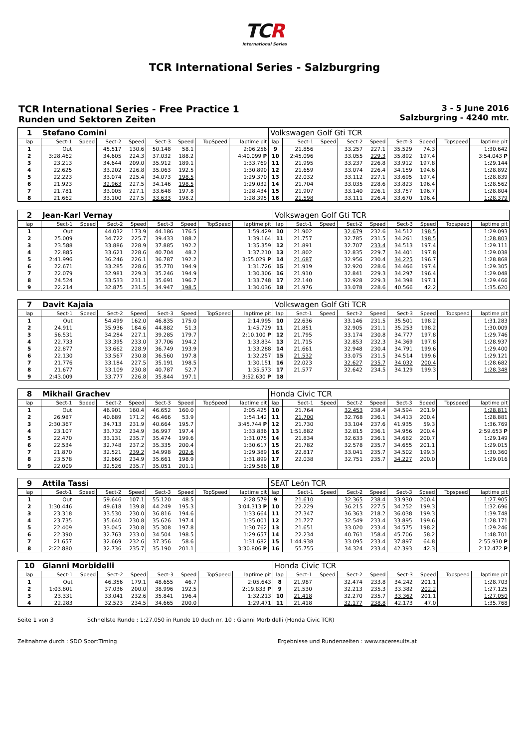TCR
International Series
TCR International Series - Salzburgring
TCR International Series - Free Practice 1
Runden und Sektoren Zeiten
3 - 5 June 2016
Salzburgring - 4240 mtr.
| 1 | Stefano Comini | | | | | | | | Volkswagen Golf Gti TCR | | | | | | | | |
| lap | Sect-1 | Speed | Sect-2 | Speed | Sect-3 | Speed | TopSpeed | laptime pit | lap | Sect-1 | Speed | Sect-2 | Speed | Sect-3 | Speed | Topspeed | laptime pit |
| 1 | Out | | 45.517 | 130.6 | 50.148 | 58.1 | | 2:06.256 | 9 | 21.856 | | 33.257 | 227.1 | 35.529 | 74.3 | | 1:30.642 |
| 2 | 3:28.462 | | 34.605 | 224.3 | 37.032 | 188.2 | | 4:40.099 P | 10 | 2:45.096 | | 33.055 | 229.3 | 35.892 | 197.4 | | 3:54.043 P |
| 3 | 23.213 | | 34.644 | 209.0 | 35.912 | 189.1 | | 1:33.769 | 11 | 21.995 | | 33.237 | 226.8 | 33.912 | 197.8 | | 1:29.144 |
| 4 | 22.625 | | 33.202 | 226.8 | 35.063 | 192.5 | | 1:30.890 | 12 | 21.659 | | 33.074 | 226.4 | 34.159 | 194.6 | | 1:28.892 |
| 5 | 22.223 | | 33.074 | 225.4 | 34.073 | 198.5 | | 1:29.370 | 13 | 22.032 | | 33.112 | 227.1 | 33.695 | 197.4 | | 1:28.839 |
| 6 | 21.923 | | 32.963 | 227.5 | 34.146 | 198.5 | | 1:29.032 | 14 | 21.704 | | 33.035 | 228.6 | 33.823 | 196.4 | | 1:28.562 |
| 7 | 21.781 | | 33.005 | 227.1 | 33.648 | 197.8 | | 1:28.434 | 15 | 21.907 | | 33.140 | 226.1 | 33.757 | 196.7 | | 1:28.804 |
| 8 | 21.662 | | 33.100 | 227.5 | 33.633 | 198.2 | | 1:28.395 | 16 | 21.598 | | 33.111 | 226.4 | 33.670 | 196.4 | | 1:28.379 |
| 2 | Jean-Karl Vernay | | | | | | | | Volkswagen Golf Gti TCR | | | | | | | | |
| lap | Sect-1 | Speed | Sect-2 | Speed | Sect-3 | Speed | TopSpeed | laptime pit | lap | Sect-1 | Speed | Sect-2 | Speed | Sect-3 | Speed | Topspeed | laptime pit |
| 1 | Out | | 44.032 | 173.9 | 44.186 | 176.5 | | 1:59.429 | 10 | 21.902 | | 32.679 | 232.6 | 34.512 | 198.5 | | 1:29.093 |
| 2 | 25.009 | | 34.722 | 225.7 | 39.433 | 188.2 | | 1:39.164 | 11 | 21.757 | | 32.785 | 231.5 | 34.261 | 198.5 | | 1:28.803 |
| 3 | 23.588 | | 33.886 | 228.9 | 37.885 | 192.2 | | 1:35.359 | 12 | 21.891 | | 32.707 | 233.4 | 34.513 | 197.4 | | 1:29.111 |
| 4 | 22.885 | | 33.621 | 228.6 | 40.704 | 48.2 | | 1:37.210 | 13 | 21.802 | | 32.835 | 229.7 | 34.401 | 197.8 | | 1:29.038 |
| 5 | 2:41.996 | | 36.246 | 226.1 | 36.787 | 192.2 | | 3:55.029 P | 14 | 21.687 | | 32.956 | 230.4 | 34.225 | 196.7 | | 1:28.868 |
| 6 | 22.671 | | 33.285 | 228.6 | 35.770 | 194.9 | | 1:31.726 | 15 | 21.919 | | 32.920 | 228.6 | 34.466 | 197.4 | | 1:29.305 |
| 7 | 22.079 | | 32.981 | 229.3 | 35.246 | 194.9 | | 1:30.306 | 16 | 21.910 | | 32.841 | 229.3 | 34.297 | 196.4 | | 1:29.048 |
| 8 | 24.524 | | 33.533 | 231.1 | 35.691 | 196.7 | | 1:33.748 | 17 | 22.140 | | 32.928 | 229.3 | 34.398 | 197.1 | | 1:29.466 |
| 9 | 22.214 | | 32.875 | 231.5 | 34.947 | 198.5 | | 1:30.036 | 18 | 21.976 | | 33.078 | 228.6 | 40.566 | 42.2 | | 1:35.620 |
| 7 | Davit Kajaia | | | | | | | | Volkswagen Golf Gti TCR | | | | | | | | |
| lap | Sect-1 | Speed | Sect-2 | Speed | Sect-3 | Speed | TopSpeed | laptime pit | lap | Sect-1 | Speed | Sect-2 | Speed | Sect-3 | Speed | Topspeed | laptime pit |
| 1 | Out | | 54.499 | 162.0 | 46.835 | 175.0 | | 2:14.995 | 10 | 22.636 | | 33.146 | 231.5 | 35.501 | 198.2 | | 1:31.283 |
| 2 | 24.911 | | 35.936 | 184.6 | 44.882 | 51.3 | | 1:45.729 | 11 | 21.851 | | 32.905 | 231.1 | 35.253 | 198.2 | | 1:30.009 |
| 3 | 56.531 | | 34.284 | 227.1 | 39.285 | 179.7 | | 2:10.100 P | 12 | 21.795 | | 33.174 | 230.8 | 34.777 | 197.8 | | 1:29.746 |
| 4 | 22.733 | | 33.395 | 233.0 | 37.706 | 194.2 | | 1:33.834 | 13 | 21.715 | | 32.853 | 232.3 | 34.369 | 197.8 | | 1:28.937 |
| 5 | 22.877 | | 33.662 | 228.9 | 36.749 | 193.9 | | 1:33.288 | 14 | 21.661 | | 32.948 | 230.4 | 34.791 | 199.6 | | 1:29.400 |
| 6 | 22.130 | | 33.567 | 230.8 | 36.560 | 197.8 | | 1:32.257 | 15 | 21.532 | | 33.075 | 231.5 | 34.514 | 199.6 | | 1:29.121 |
| 7 | 21.776 | | 33.184 | 227.5 | 35.191 | 198.5 | | 1:30.151 | 16 | 22.023 | | 32.627 | 235.7 | 34.032 | 200.4 | | 1:28.682 |
| 8 | 21.677 | | 33.109 | 230.8 | 40.787 | 52.7 | | 1:35.573 | 17 | 21.577 | | 32.642 | 234.5 | 34.129 | 199.3 | | 1:28.348 |
| 9 | 2:43.009 | | 33.777 | 226.8 | 35.844 | 197.1 | | 3:52.630 P | 18 | | | | | | | | |
| 8 | Mikhail Grachev | | | | | | | | Honda Civic TCR | | | | | | | | |
| lap | Sect-1 | Speed | Sect-2 | Speed | Sect-3 | Speed | TopSpeed | laptime pit | lap | Sect-1 | Speed | Sect-2 | Speed | Sect-3 | Speed | Topspeed | laptime pit |
| 1 | Out | | 46.901 | 160.4 | 46.652 | 160.0 | | 2:05.425 | 10 | 21.764 | | 32.453 | 238.4 | 34.594 | 201.9 | | 1:28.811 |
| 2 | 26.987 | | 40.689 | 171.2 | 46.466 | 53.9 | | 1:54.142 | 11 | 21.700 | | 32.768 | 236.1 | 34.413 | 200.4 | | 1:28.881 |
| 3 | 2:30.367 | | 34.713 | 231.9 | 40.664 | 195.7 | | 3:45.744 P | 12 | 21.730 | | 33.104 | 237.6 | 41.935 | 59.3 | | 1:36.769 |
| 4 | 23.107 | | 33.732 | 234.9 | 36.997 | 197.4 | | 1:33.836 | 13 | 1:51.882 | | 32.815 | 236.1 | 34.956 | 200.4 | | 2:59.653 P |
| 5 | 22.470 | | 33.131 | 235.7 | 35.474 | 199.6 | | 1:31.075 | 14 | 21.834 | | 32.633 | 236.1 | 34.682 | 200.7 | | 1:29.149 |
| 6 | 22.534 | | 32.748 | 237.2 | 35.335 | 200.4 | | 1:30.617 | 15 | 21.782 | | 32.578 | 235.7 | 34.655 | 201.1 | | 1:29.015 |
| 7 | 21.870 | | 32.521 | 239.2 | 34.998 | 202.6 | | 1:29.389 | 16 | 22.817 | | 33.041 | 235.7 | 34.502 | 199.3 | | 1:30.360 |
| 8 | 23.578 | | 32.660 | 234.9 | 35.661 | 198.9 | | 1:31.899 | 17 | 22.038 | | 32.751 | 235.7 | 34.227 | 200.0 | | 1:29.016 |
| 9 | 22.009 | | 32.526 | 235.7 | 35.051 | 201.1 | | 1:29.586 | 18 | | | | | | | | |
| 9 | Attila Tassi | | | | | | | | SEAT León TCR | | | | | | | | |
| lap | Sect-1 | Speed | Sect-2 | Speed | Sect-3 | Speed | TopSpeed | laptime pit | lap | Sect-1 | Speed | Sect-2 | Speed | Sect-3 | Speed | Topspeed | laptime pit |
| 1 | Out | | 59.646 | 107.1 | 55.120 | 48.5 | | 2:28.579 | 9 | 21.610 | | 32.365 | 238.4 | 33.930 | 200.4 | | 1:27.905 |
| 2 | 1:30.446 | | 49.618 | 139.8 | 44.249 | 195.3 | | 3:04.313 P | 10 | 22.229 | | 36.215 | 227.5 | 34.252 | 199.3 | | 1:32.696 |
| 3 | 23.318 | | 33.530 | 230.0 | 36.816 | 194.6 | | 1:33.664 | 11 | 27.347 | | 36.363 | 218.2 | 36.038 | 199.3 | | 1:39.748 |
| 4 | 23.735 | | 35.640 | 230.8 | 35.626 | 197.4 | | 1:35.001 | 12 | 21.727 | | 32.549 | 233.4 | 33.895 | 199.6 | | 1:28.171 |
| 5 | 22.409 | | 33.045 | 230.8 | 35.308 | 197.8 | | 1:30.762 | 13 | 21.651 | | 33.020 | 233.4 | 34.575 | 198.2 | | 1:29.246 |
| 6 | 22.390 | | 32.763 | 233.0 | 34.504 | 198.5 | | 1:29.657 | 14 | 22.234 | | 40.761 | 158.4 | 45.706 | 58.2 | | 1:48.701 |
| 7 | 21.657 | | 32.669 | 232.6 | 37.356 | 58.6 | | 1:31.682 | 15 | 1:44.938 | | 33.095 | 233.4 | 37.897 | 64.8 | | 2:55.930 P |
| 8 | 2:22.880 | | 32.736 | 235.7 | 35.190 | 201.1 | | 3:30.806 P | 16 | 55.755 | | 34.324 | 233.4 | 42.393 | 42.3 | | 2:12.472 P |
| 10 | Gianni Morbidelli | | | | | | | | Honda Civic TCR | | | | | | | | |
| lap | Sect-1 | Speed | Sect-2 | Speed | Sect-3 | Speed | TopSpeed | laptime pit | lap | Sect-1 | Speed | Sect-2 | Speed | Sect-3 | Speed | Topspeed | laptime pit |
| 1 | Out | | 46.356 | 179.1 | 48.655 | 46.7 | | 2:05.643 | 8 | 21.987 | | 32.474 | 233.8 | 34.242 | 201.1 | | 1:28.703 |
| 2 | 1:03.801 | | 37.036 | 200.0 | 38.996 | 192.5 | | 2:19.833 P | 9 | 21.530 | | 32.213 | 235.3 | 33.382 | 202.2 | | 1:27.125 |
| 3 | 23.331 | | 33.041 | 232.6 | 35.841 | 196.4 | | 1:32.213 | 10 | 21.418 | | 32.270 | 235.7 | 33.362 | 201.1 | | 1:27.050 |
| 4 | 22.283 | | 32.523 | 234.5 | 34.665 | 200.0 | | 1:29.471 | 11 | 21.418 | | 32.177 | 238.8 | 42.173 | 47.0 | | 1:35.768 |
Seite 1 von 3 Schnellste Runde : 1:27.050 in Runde 10 duch nr. 10 : Gianni Morbidelli (Honda Civic TCR)
Zeitnahme durch : SDO SportTiming Ergebnisse und Rundenzeiten : www.raceresults.at